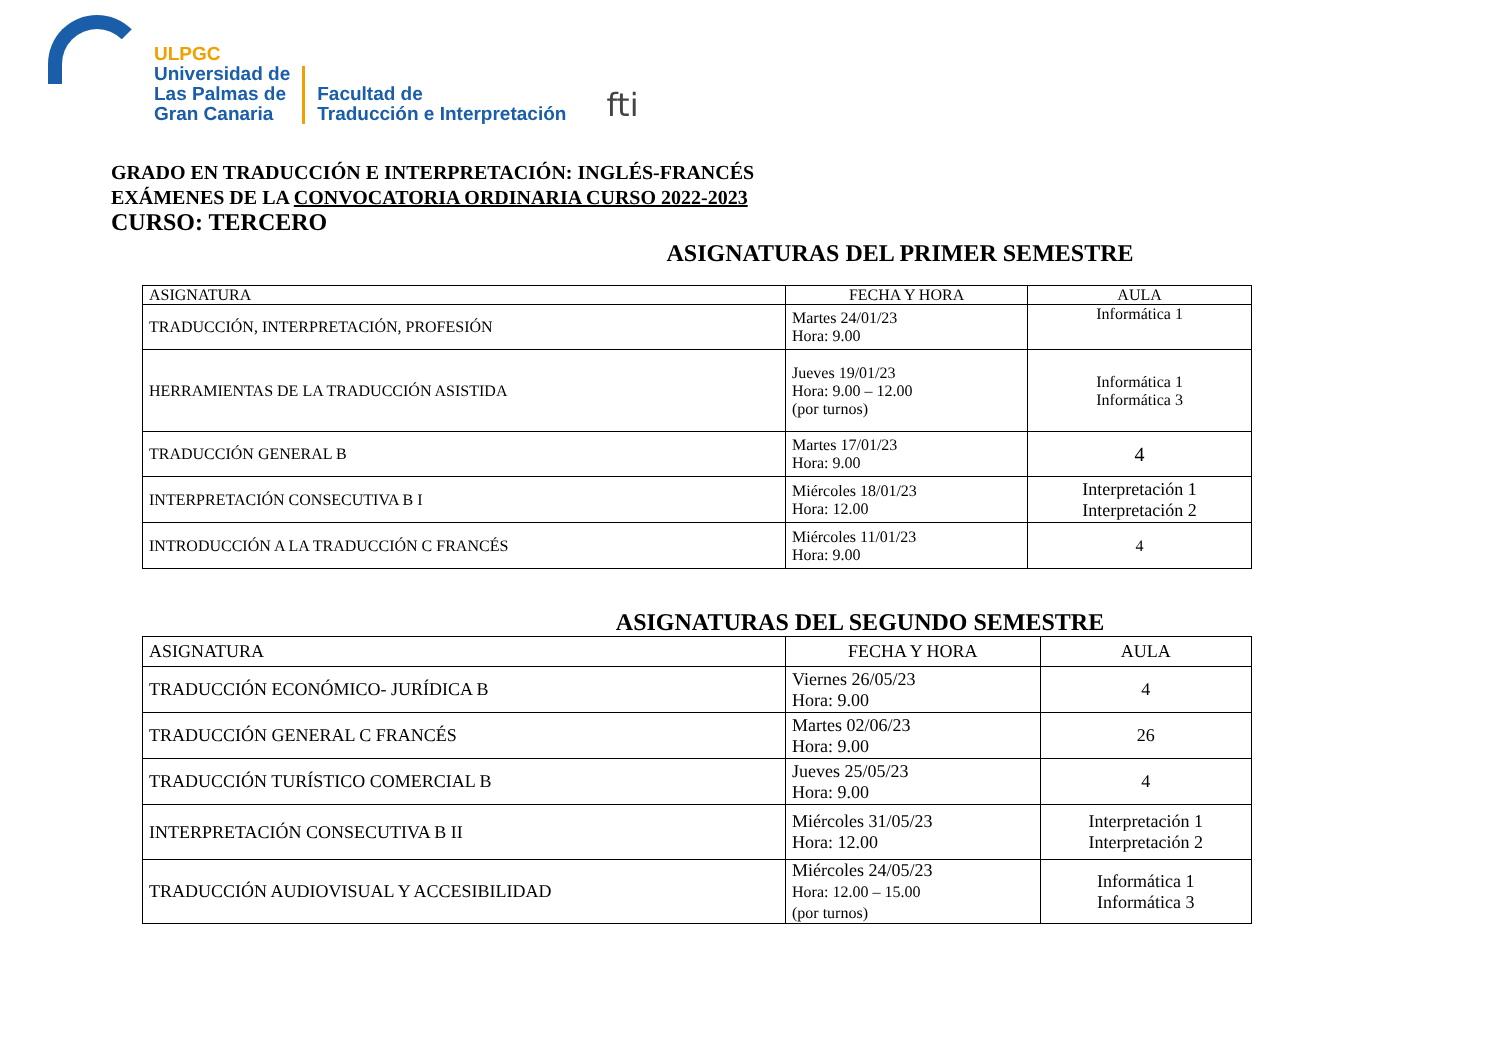ULPGC
Universidad de
Las Palmas de
Gran Canaria
Facultad de
Traducción e Interpretación
fti
GRADO EN TRADUCCIÓN E INTERPRETACIÓN: INGLÉS-FRANCÉS
EXÁMENES DE LA CONVOCATORIA ORDINARIA CURSO 2022-2023
CURSO: TERCERO
ASIGNATURAS DEL PRIMER SEMESTRE
| ASIGNATURA | FECHA Y HORA | AULA |
| --- | --- | --- |
| TRADUCCIÓN, INTERPRETACIÓN, PROFESIÓN | Martes 24/01/23 Hora: 9.00 | Informática 1 |
| HERRAMIENTAS DE LA TRADUCCIÓN ASISTIDA | Jueves 19/01/23 Hora: 9.00 – 12.00 (por turnos) | Informática 1 Informática 3 |
| TRADUCCIÓN GENERAL B | Martes 17/01/23 Hora: 9.00 | 4 |
| INTERPRETACIÓN CONSECUTIVA B I | Miércoles 18/01/23 Hora: 12.00 | Interpretación 1 Interpretación 2 |
| INTRODUCCIÓN A LA TRADUCCIÓN C FRANCÉS | Miércoles 11/01/23 Hora: 9.00 | 4 |
ASIGNATURAS DEL SEGUNDO SEMESTRE
| ASIGNATURA | FECHA Y HORA | AULA |
| --- | --- | --- |
| TRADUCCIÓN ECONÓMICO- JURÍDICA B | Viernes 26/05/23 Hora: 9.00 | 4 |
| TRADUCCIÓN GENERAL C FRANCÉS | Martes 02/06/23 Hora: 9.00 | 26 |
| TRADUCCIÓN TURÍSTICO COMERCIAL B | Jueves 25/05/23 Hora: 9.00 | 4 |
| INTERPRETACIÓN CONSECUTIVA B II | Miércoles 31/05/23 Hora: 12.00 | Interpretación 1 Interpretación 2 |
| TRADUCCIÓN AUDIOVISUAL Y ACCESIBILIDAD | Miércoles 24/05/23 Hora: 12.00 – 15.00 (por turnos) | Informática 1 Informática 3 |